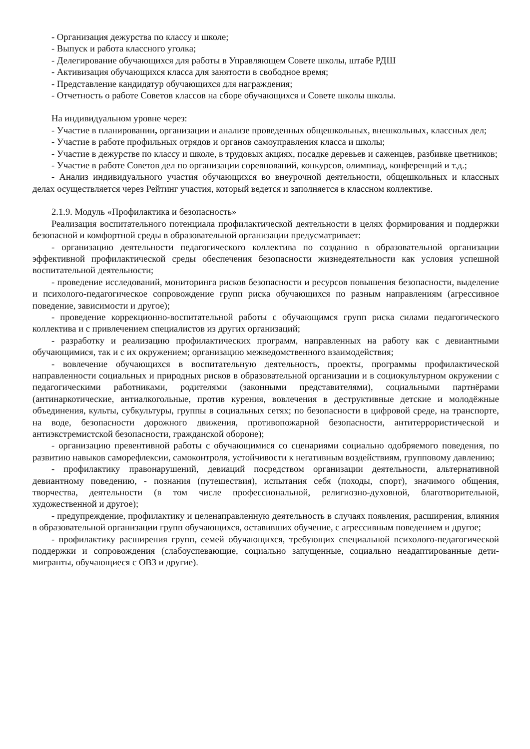- Организация дежурства по классу и школе;
- Выпуск и работа классного уголка;
- Делегирование обучающихся для работы в Управляющем Совете школы, штабе РДШ
- Активизация обучающихся класса для занятости в свободное время;
- Представление кандидатур обучающихся для награждения;
- Отчетность о работе Советов классов на сборе обучающихся и Совете школы школы.
На индивидуальном уровне через:
- Участие в планировании, организации и анализе проведенных общешкольных, внешкольных, классных дел;
- Участие в работе профильных отрядов и органов самоуправления класса и школы;
- Участие в дежурстве по классу и школе, в трудовых акциях, посадке деревьев и саженцев, разбивке цветников;
- Участие в работе Советов дел по организации соревнований, конкурсов, олимпиад, конференций и т.д.;
- Анализ индивидуального участия обучающихся во внеурочной деятельности, общешкольных и классных делах осуществляется через Рейтинг участия, который ведется и заполняется в классном коллективе.
2.1.9. Модуль «Профилактика и безопасность»
Реализация воспитательного потенциала профилактической деятельности в целях формирования и поддержки безопасной и комфортной среды в образовательной организации предусматривает:
- организацию деятельности педагогического коллектива по созданию в образовательной организации эффективной профилактической среды обеспечения безопасности жизнедеятельности как условия успешной воспитательной деятельности;
- проведение исследований, мониторинга рисков безопасности и ресурсов повышения безопасности, выделение и психолого-педагогическое сопровождение групп риска обучающихся по разным направлениям (агрессивное поведение, зависимости и другое);
- проведение коррекционно-воспитательной работы с обучающимся групп риска силами педагогического коллектива и с привлечением специалистов из других организаций;
- разработку и реализацию профилактических программ, направленных на работу как с девиантными обучающимися, так и с их окружением; организацию межведомственного взаимодействия;
- вовлечение обучающихся в воспитательную деятельность, проекты, программы профилактической направленности социальных и природных рисков в образовательной организации и в социокультурном окружении с педагогическими работниками, родителями (законными представителями), социальными партнёрами (антинаркотические, антиалкогольные, против курения, вовлечения в деструктивные детские и молодёжные объединения, культы, субкультуры, группы в социальных сетях; по безопасности в цифровой среде, на транспорте, на воде, безопасности дорожного движения, противопожарной безопасности, антитеррористической и антиэкстремистской безопасности, гражданской обороне);
- организацию превентивной работы с обучающимися со сценариями социально одобряемого поведения, по развитию навыков саморефлексии, самоконтроля, устойчивости к негативным воздействиям, групповому давлению;
- профилактику правонарушений, девиаций посредством организации деятельности, альтернативной девиантному поведению, - познания (путешествия), испытания себя (походы, спорт), значимого общения, творчества, деятельности (в том числе профессиональной, религиозно-духовной, благотворительной, художественной и другое);
- предупреждение, профилактику и целенаправленную деятельность в случаях появления, расширения, влияния в образовательной организации групп обучающихся, оставивших обучение, с агрессивным поведением и другое;
- профилактику расширения групп, семей обучающихся, требующих специальной психолого-педагогической поддержки и сопровождения (слабоуспевающие, социально запущенные, социально неадаптированные дети-мигранты, обучающиеся с ОВЗ и другие).